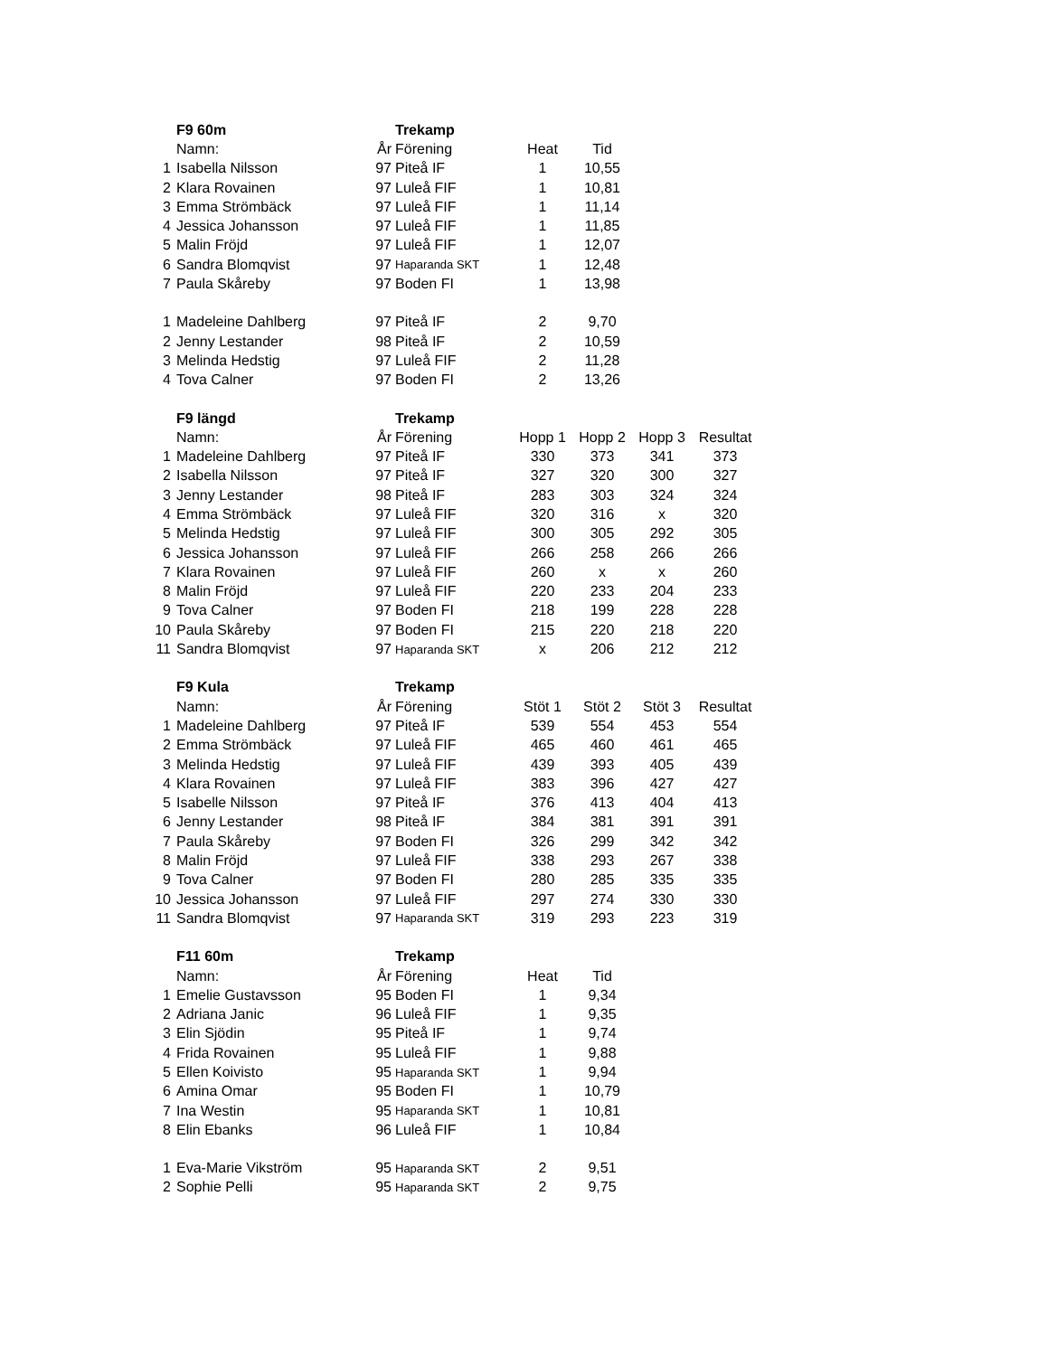| | F9 60m | | Trekamp | | | | |
| | Namn: | År | Förening | Heat | Tid | | |
| 1 | Isabella Nilsson | 97 | Piteå IF | 1 | 10,55 | | |
| 2 | Klara Rovainen | 97 | Luleå FIF | 1 | 10,81 | | |
| 3 | Emma Strömbäck | 97 | Luleå FIF | 1 | 11,14 | | |
| 4 | Jessica Johansson | 97 | Luleå FIF | 1 | 11,85 | | |
| 5 | Malin Fröjd | 97 | Luleå FIF | 1 | 12,07 | | |
| 6 | Sandra Blomqvist | 97 | Haparanda SKT | 1 | 12,48 | | |
| 7 | Paula Skåreby | 97 | Boden FI | 1 | 13,98 | | |
| 1 | Madeleine Dahlberg | 97 | Piteå IF | 2 | 9,70 | | |
| 2 | Jenny Lestander | 98 | Piteå IF | 2 | 10,59 | | |
| 3 | Melinda Hedstig | 97 | Luleå FIF | 2 | 11,28 | | |
| 4 | Tova Calner | 97 | Boden FI | 2 | 13,26 | | |
| | F9 längd | | Trekamp | | | | |
| | Namn: | År | Förening | Hopp 1 | Hopp 2 | Hopp 3 | Resultat |
| 1 | Madeleine Dahlberg | 97 | Piteå IF | 330 | 373 | 341 | 373 |
| 2 | Isabella Nilsson | 97 | Piteå IF | 327 | 320 | 300 | 327 |
| 3 | Jenny Lestander | 98 | Piteå IF | 283 | 303 | 324 | 324 |
| 4 | Emma Strömbäck | 97 | Luleå FIF | 320 | 316 | x | 320 |
| 5 | Melinda Hedstig | 97 | Luleå FIF | 300 | 305 | 292 | 305 |
| 6 | Jessica Johansson | 97 | Luleå FIF | 266 | 258 | 266 | 266 |
| 7 | Klara Rovainen | 97 | Luleå FIF | 260 | x | x | 260 |
| 8 | Malin Fröjd | 97 | Luleå FIF | 220 | 233 | 204 | 233 |
| 9 | Tova Calner | 97 | Boden FI | 218 | 199 | 228 | 228 |
| 10 | Paula Skåreby | 97 | Boden FI | 215 | 220 | 218 | 220 |
| 11 | Sandra Blomqvist | 97 | Haparanda SKT | x | 206 | 212 | 212 |
| | F9 Kula | | Trekamp | | | | |
| | Namn: | År | Förening | Stöt 1 | Stöt 2 | Stöt 3 | Resultat |
| 1 | Madeleine Dahlberg | 97 | Piteå IF | 539 | 554 | 453 | 554 |
| 2 | Emma Strömbäck | 97 | Luleå FIF | 465 | 460 | 461 | 465 |
| 3 | Melinda Hedstig | 97 | Luleå FIF | 439 | 393 | 405 | 439 |
| 4 | Klara Rovainen | 97 | Luleå FIF | 383 | 396 | 427 | 427 |
| 5 | Isabelle Nilsson | 97 | Piteå IF | 376 | 413 | 404 | 413 |
| 6 | Jenny Lestander | 98 | Piteå IF | 384 | 381 | 391 | 391 |
| 7 | Paula Skåreby | 97 | Boden FI | 326 | 299 | 342 | 342 |
| 8 | Malin Fröjd | 97 | Luleå FIF | 338 | 293 | 267 | 338 |
| 9 | Tova Calner | 97 | Boden FI | 280 | 285 | 335 | 335 |
| 10 | Jessica Johansson | 97 | Luleå FIF | 297 | 274 | 330 | 330 |
| 11 | Sandra Blomqvist | 97 | Haparanda SKT | 319 | 293 | 223 | 319 |
| | F11 60m | | Trekamp | | | | |
| | Namn: | År | Förening | Heat | Tid | | |
| 1 | Emelie Gustavsson | 95 | Boden FI | 1 | 9,34 | | |
| 2 | Adriana Janic | 96 | Luleå FIF | 1 | 9,35 | | |
| 3 | Elin Sjödin | 95 | Piteå IF | 1 | 9,74 | | |
| 4 | Frida Rovainen | 95 | Luleå FIF | 1 | 9,88 | | |
| 5 | Ellen Koivisto | 95 | Haparanda SKT | 1 | 9,94 | | |
| 6 | Amina Omar | 95 | Boden FI | 1 | 10,79 | | |
| 7 | Ina Westin | 95 | Haparanda SKT | 1 | 10,81 | | |
| 8 | Elin Ebanks | 96 | Luleå FIF | 1 | 10,84 | | |
| 1 | Eva-Marie Vikström | 95 | Haparanda SKT | 2 | 9,51 | | |
| 2 | Sophie Pelli | 95 | Haparanda SKT | 2 | 9,75 | | |